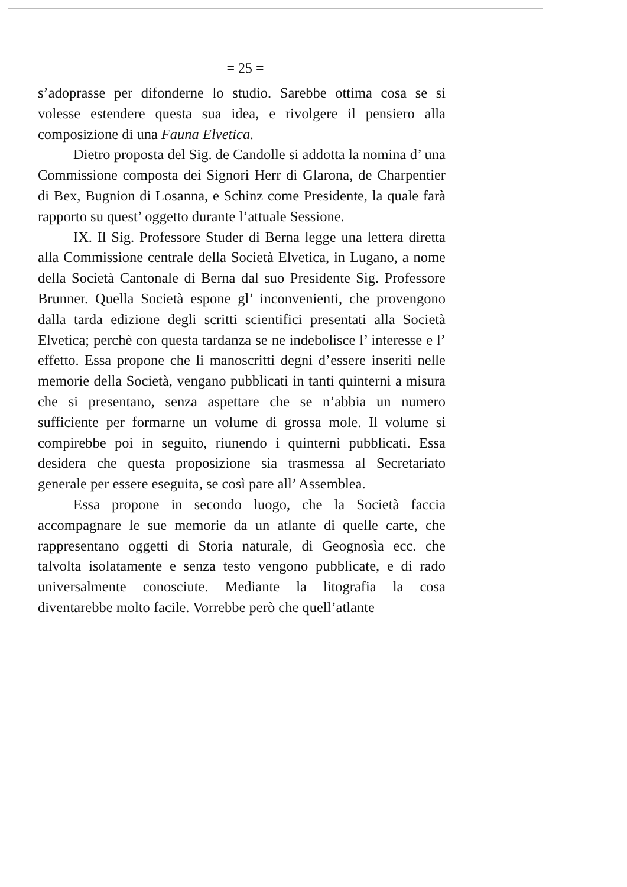= 25 =
s’adoprasse per difonderne lo studio. Sarebbe ottima cosa se si volesse estendere questa sua idea, e rivolgere il pensiero alla composizione di una Fauna Elvetica.
Dietro proposta del Sig. de Candolle si addotta la nomina d’ una Commissione composta dei Signori Herr di Glarona, de Charpentier di Bex, Bugnion di Losanna, e Schinz come Presidente, la quale farà rapporto su quest’ oggetto durante l’attuale Sessione.
IX. Il Sig. Professore Studer di Berna legge una lettera diretta alla Commissione centrale della Società Elvetica, in Lugano, a nome della Società Cantonale di Berna dal suo Presidente Sig. Professore Brunner. Quella Società espone gl’ inconvenienti, che provengono dalla tarda edizione degli scritti scientifici presentati alla Società Elvetica; perchè con questa tardanza se ne indebolisce l’ interesse e l’ effetto. Essa propone che li manoscritti degni d’essere inseriti nelle memorie della Società, vengano pubblicati in tanti quinterni a misura che si presentano, senza aspettare che se n’abbia un numero sufficiente per formarne un volume di grossa mole. Il volume si compirebbe poi in seguito, riunendo i quinterni pubblicati. Essa desidera che questa proposizione sia trasmessa al Secretariato generale per essere eseguita, se così pare all’ Assemblea.
Essa propone in secondo luogo, che la Società faccia accompagnare le sue memorie da un atlante di quelle carte, che rappresentano oggetti di Storia naturale, di Geognosìa ecc. che talvolta isolatamente e senza testo vengono pubblicate, e di rado universalmente conosciute. Mediante la litografia la cosa diventarebbe molto facile. Vorrebbe però che quell’atlante